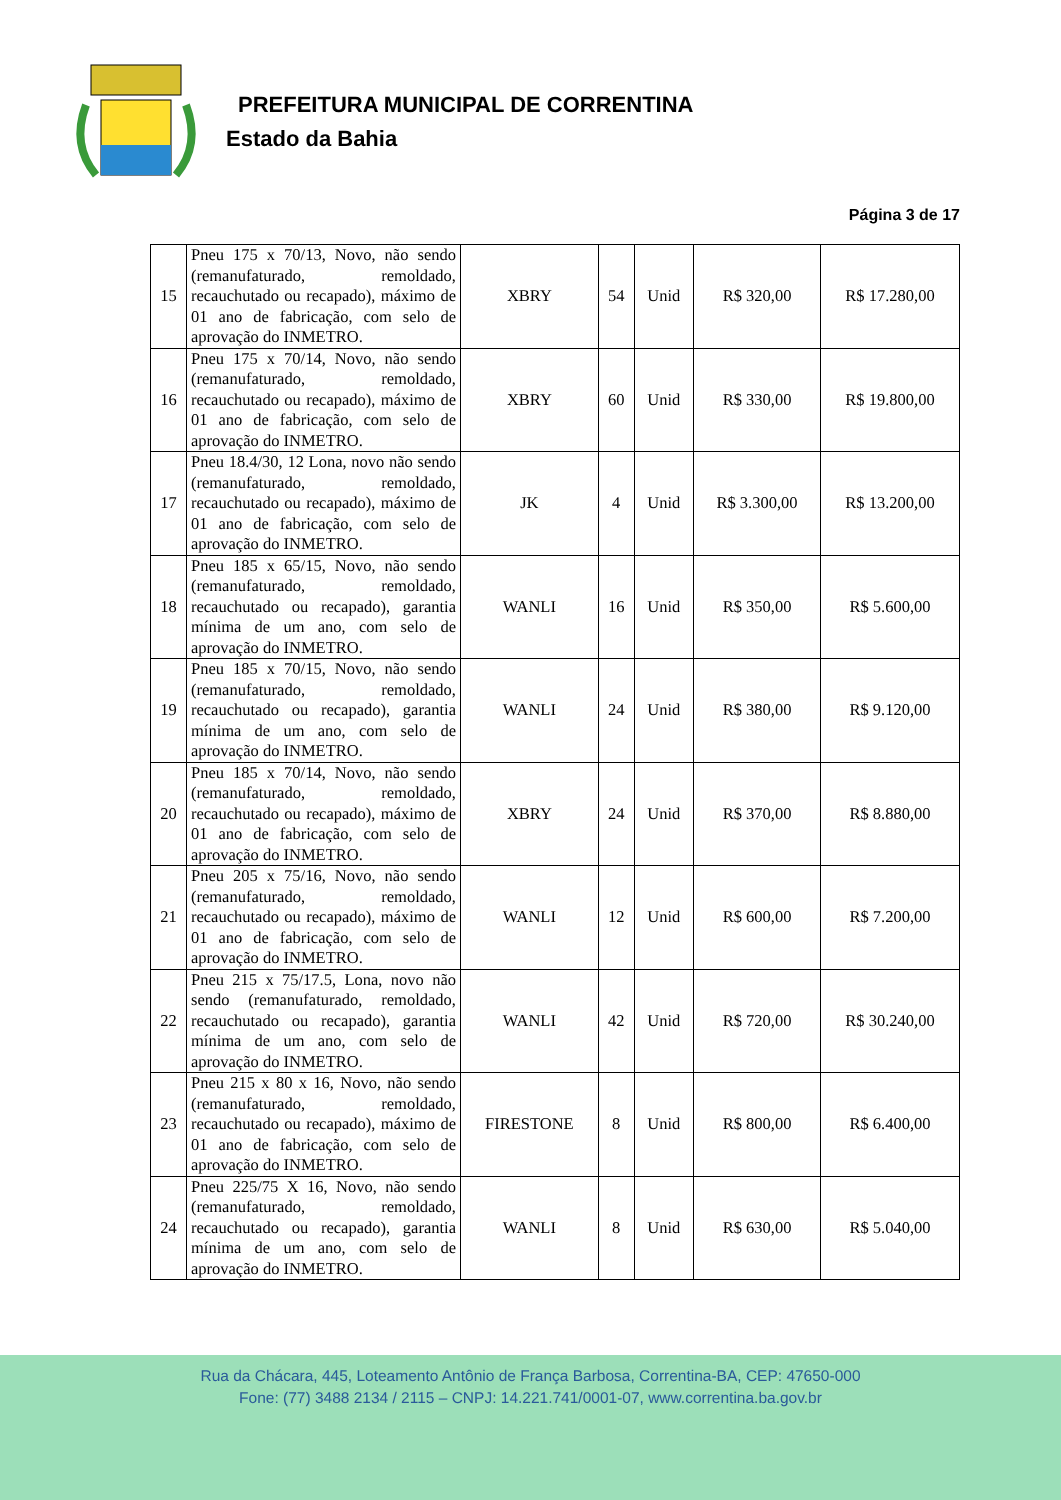PREFEITURA MUNICIPAL DE CORRENTINA
Estado da Bahia
Página 3 de 17
| 15 | Pneu 175 x 70/13, Novo, não sendo (remanufaturado, remoldado, recauchutado ou recapado), máximo de 01 ano de fabricação, com selo de aprovação do INMETRO. | XBRY | 54 | Unid | R$ 320,00 | R$ 17.280,00 |
| 16 | Pneu 175 x 70/14, Novo, não sendo (remanufaturado, remoldado, recauchutado ou recapado), máximo de 01 ano de fabricação, com selo de aprovação do INMETRO. | XBRY | 60 | Unid | R$ 330,00 | R$ 19.800,00 |
| 17 | Pneu 18.4/30, 12 Lona, novo não sendo (remanufaturado, remoldado, recauchutado ou recapado), máximo de 01 ano de fabricação, com selo de aprovação do INMETRO. | JK | 4 | Unid | R$ 3.300,00 | R$ 13.200,00 |
| 18 | Pneu 185 x 65/15, Novo, não sendo (remanufaturado, remoldado, recauchutado ou recapado), garantia mínima de um ano, com selo de aprovação do INMETRO. | WANLI | 16 | Unid | R$ 350,00 | R$ 5.600,00 |
| 19 | Pneu 185 x 70/15, Novo, não sendo (remanufaturado, remoldado, recauchutado ou recapado), garantia mínima de um ano, com selo de aprovação do INMETRO. | WANLI | 24 | Unid | R$ 380,00 | R$ 9.120,00 |
| 20 | Pneu 185 x 70/14, Novo, não sendo (remanufaturado, remoldado, recauchutado ou recapado), máximo de 01 ano de fabricação, com selo de aprovação do INMETRO. | XBRY | 24 | Unid | R$ 370,00 | R$ 8.880,00 |
| 21 | Pneu 205 x 75/16, Novo, não sendo (remanufaturado, remoldado, recauchutado ou recapado), máximo de 01 ano de fabricação, com selo de aprovação do INMETRO. | WANLI | 12 | Unid | R$ 600,00 | R$ 7.200,00 |
| 22 | Pneu 215 x 75/17.5, Lona, novo não sendo (remanufaturado, remoldado, recauchutado ou recapado), garantia mínima de um ano, com selo de aprovação do INMETRO. | WANLI | 42 | Unid | R$ 720,00 | R$ 30.240,00 |
| 23 | Pneu 215 x 80 x 16, Novo, não sendo (remanufaturado, remoldado, recauchutado ou recapado), máximo de 01 ano de fabricação, com selo de aprovação do INMETRO. | FIRESTONE | 8 | Unid | R$ 800,00 | R$ 6.400,00 |
| 24 | Pneu 225/75 X 16, Novo, não sendo (remanufaturado, remoldado, recauchutado ou recapado), garantia mínima de um ano, com selo de aprovação do INMETRO. | WANLI | 8 | Unid | R$ 630,00 | R$ 5.040,00 |
Rua da Chácara, 445, Loteamento Antônio de França Barbosa, Correntina-BA, CEP: 47650-000
Fone: (77) 3488 2134 / 2115 – CNPJ: 14.221.741/0001-07, www.correntina.ba.gov.br